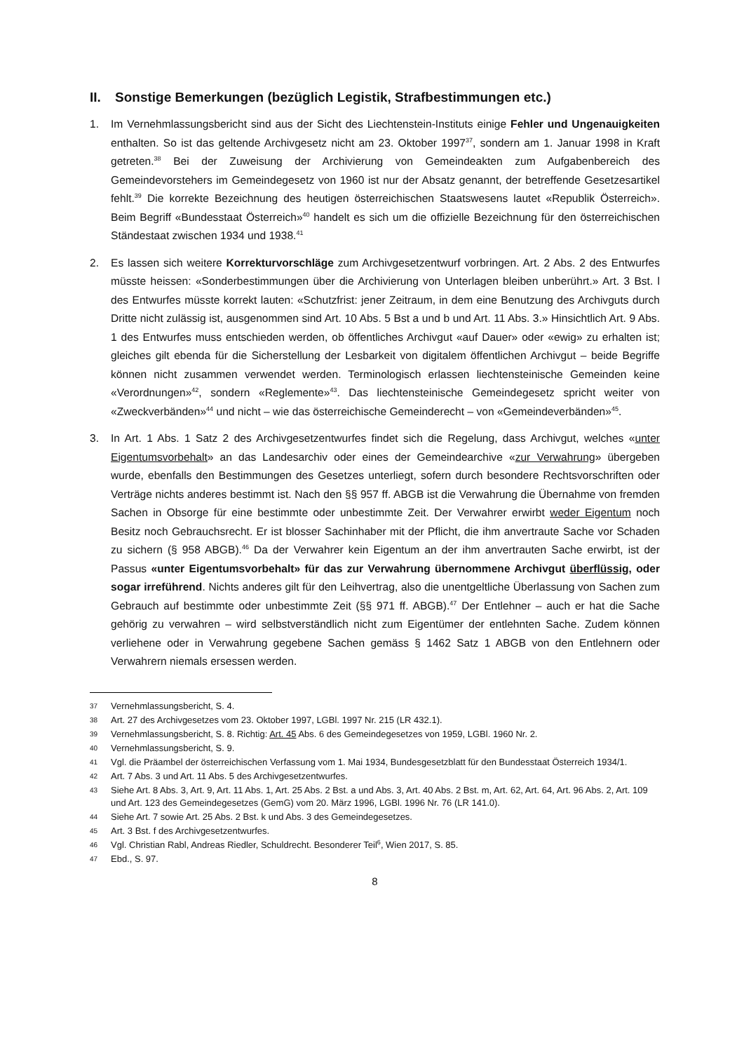II. Sonstige Bemerkungen (bezüglich Legistik, Strafbestimmungen etc.)
1. Im Vernehmlassungsbericht sind aus der Sicht des Liechtenstein-Instituts einige Fehler und Ungenauigkeiten enthalten. So ist das geltende Archivgesetz nicht am 23. Oktober 1997<sup>37</sup>, sondern am 1. Januar 1998 in Kraft getreten.<sup>38</sup> Bei der Zuweisung der Archivierung von Gemeindeakten zum Aufgabenbereich des Gemeindevorstehers im Gemeindegesetz von 1960 ist nur der Absatz genannt, der betreffende Gesetzesartikel fehlt.<sup>39</sup> Die korrekte Bezeichnung des heutigen österreichischen Staatswesens lautet «Republik Österreich». Beim Begriff «Bundesstaat Österreich»<sup>40</sup> handelt es sich um die offizielle Bezeichnung für den österreichischen Ständestaat zwischen 1934 und 1938.<sup>41</sup>
2. Es lassen sich weitere Korrekturvorschläge zum Archivgesetzentwurf vorbringen. Art. 2 Abs. 2 des Entwurfes müsste heissen: «Sonderbestimmungen über die Archivierung von Unterlagen bleiben unberührt.» Art. 3 Bst. l des Entwurfes müsste korrekt lauten: «Schutzfrist: jener Zeitraum, in dem eine Benutzung des Archivguts durch Dritte nicht zulässig ist, ausgenommen sind Art. 10 Abs. 5 Bst a und b und Art. 11 Abs. 3.» Hinsichtlich Art. 9 Abs. 1 des Entwurfes muss entschieden werden, ob öffentliches Archivgut «auf Dauer» oder «ewig» zu erhalten ist; gleiches gilt ebenda für die Sicherstellung der Lesbarkeit von digitalem öffentlichen Archivgut – beide Begriffe können nicht zusammen verwendet werden. Terminologisch erlassen liechtensteinische Gemeinden keine «Verordnungen»<sup>42</sup>, sondern «Reglemente»<sup>43</sup>. Das liechtensteinische Gemeindegesetz spricht weiter von «Zweckverbänden»<sup>44</sup> und nicht – wie das österreichische Gemeinderecht – von «Gemeindeverbänden»<sup>45</sup>.
3. In Art. 1 Abs. 1 Satz 2 des Archivgesetzentwurfes findet sich die Regelung, dass Archivgut, welches «unter Eigentumsvorbehalt» an das Landesarchiv oder eines der Gemeindearchive «zur Verwahrung» übergeben wurde, ebenfalls den Bestimmungen des Gesetzes unterliegt, sofern durch besondere Rechtsvorschriften oder Verträge nichts anderes bestimmt ist. Nach den §§ 957 ff. ABGB ist die Verwahrung die Übernahme von fremden Sachen in Obsorge für eine bestimmte oder unbestimmte Zeit. Der Verwahrer erwirbt weder Eigentum noch Besitz noch Gebrauchsrecht. Er ist blosser Sachinhaber mit der Pflicht, die ihm anvertraute Sache vor Schaden zu sichern (§ 958 ABGB).<sup>46</sup> Da der Verwahrer kein Eigentum an der ihm anvertrauten Sache erwirbt, ist der Passus «unter Eigentumsvorbehalt» für das zur Verwahrung übernommene Archivgut überflüssig, oder sogar irreführend. Nichts anderes gilt für den Leihvertrag, also die unentgeltliche Überlassung von Sachen zum Gebrauch auf bestimmte oder unbestimmte Zeit (§§ 971 ff. ABGB).<sup>47</sup> Der Entlehner – auch er hat die Sache gehörig zu verwahren – wird selbstverständlich nicht zum Eigentümer der entlehnten Sache. Zudem können verliehene oder in Verwahrung gegebene Sachen gemäss § 1462 Satz 1 ABGB von den Entlehnern oder Verwahrern niemals ersessen werden.
37
Vernehmlassungsbericht, S. 4.
38
Art. 27 des Archivgesetzes vom 23. Oktober 1997, LGBl. 1997 Nr. 215 (LR 432.1).
39
Vernehmlassungsbericht, S. 8. Richtig: Art. 45 Abs. 6 des Gemeindegesetzes von 1959, LGBl. 1960 Nr. 2.
40
Vernehmlassungsbericht, S. 9.
41
Vgl. die Präambel der österreichischen Verfassung vom 1. Mai 1934, Bundesgesetzblatt für den Bundesstaat Österreich 1934/1.
42
Art. 7 Abs. 3 und Art. 11 Abs. 5 des Archivgesetzentwurfes.
43
Siehe Art. 8 Abs. 3, Art. 9, Art. 11 Abs. 1, Art. 25 Abs. 2 Bst. a und Abs. 3, Art. 40 Abs. 2 Bst. m, Art. 62, Art. 64, Art. 96 Abs. 2, Art. 109 und Art. 123 des Gemeindegesetzes (GemG) vom 20. März 1996, LGBl. 1996 Nr. 76 (LR 141.0).
44
Siehe Art. 7 sowie Art. 25 Abs. 2 Bst. k und Abs. 3 des Gemeindegesetzes.
45
Art. 3 Bst. f des Archivgesetzentwurfes.
46
Vgl. Christian Rabl, Andreas Riedler, Schuldrecht. Besonderer Teil<sup>6</sup>, Wien 2017, S. 85.
47
Ebd., S. 97.
8